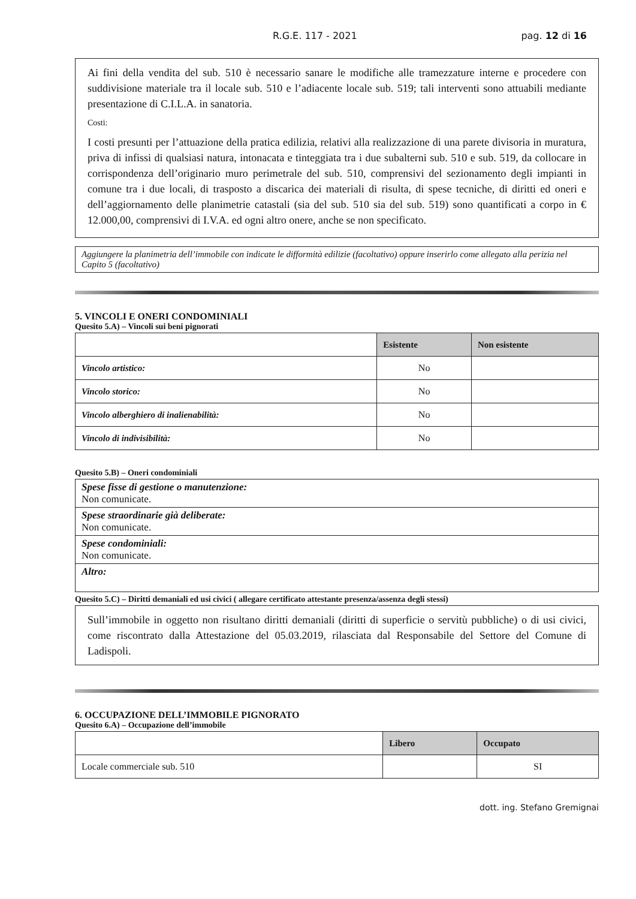R.G.E. 117 - 2021 pag. 12 di 16
Ai fini della vendita del sub. 510 è necessario sanare le modifiche alle tramezzature interne e procedere con suddivisione materiale tra il locale sub. 510 e l’adiacente locale sub. 519; tali interventi sono attuabili mediante presentazione di C.I.L.A. in sanatoria.
Costi:
I costi presunti per l’attuazione della pratica edilizia, relativi alla realizzazione di una parete divisoria in muratura, priva di infissi di qualsiasi natura, intonacata e tinteggiata tra i due subalterni sub. 510 e sub. 519, da collocare in corrispondenza dell’originario muro perimetrale del sub. 510, comprensivi del sezionamento degli impianti in comune tra i due locali, di trasposto a discarica dei materiali di risulta, di spese tecniche, di diritti ed oneri e dell’aggiornamento delle planimetrie catastali (sia del sub. 510 sia del sub. 519) sono quantificati a corpo in € 12.000,00, comprensivi di I.V.A. ed ogni altro onere, anche se non specificato.
Aggiungere la planimetria dell’immobile con indicate le difformità edilizie (facoltativo) oppure inserirlo come allegato alla perizia nel Capito 5 (facoltativo)
5. VINCOLI E ONERI CONDOMINIALI
Quesito 5.A) – Vincoli sui beni pignorati
| | Esistente | Non esistente |
| --- | --- | --- |
| Vincolo artistico: | No | |
| Vincolo storico: | No | |
| Vincolo alberghiero di inalienabilità: | No | |
| Vincolo di indivisibilità: | No | |
Quesito 5.B) – Oneri condominiali
| Spese fisse di gestione o manutenzione: Non comunicate. |
| Spese straordinarie già deliberate: Non comunicate. |
| Spese condominiali: Non comunicate. |
| Altro: |
Quesito 5.C) – Diritti demaniali ed usi civici ( allegare certificato attestante presenza/assenza degli stessi)
Sull’immobile in oggetto non risultano diritti demaniali (diritti di superficie o servitù pubbliche) o di usi civici, come riscontrato dalla Attestazione del 05.03.2019, rilasciata dal Responsabile del Settore del Comune di Ladispoli.
6. OCCUPAZIONE DELL’IMMOBILE PIGNORATO
Quesito 6.A) – Occupazione dell’immobile
| | Libero | Occupato |
| --- | --- | --- |
| Locale commerciale sub. 510 | | SI |
dott. ing. Stefano Gremignai